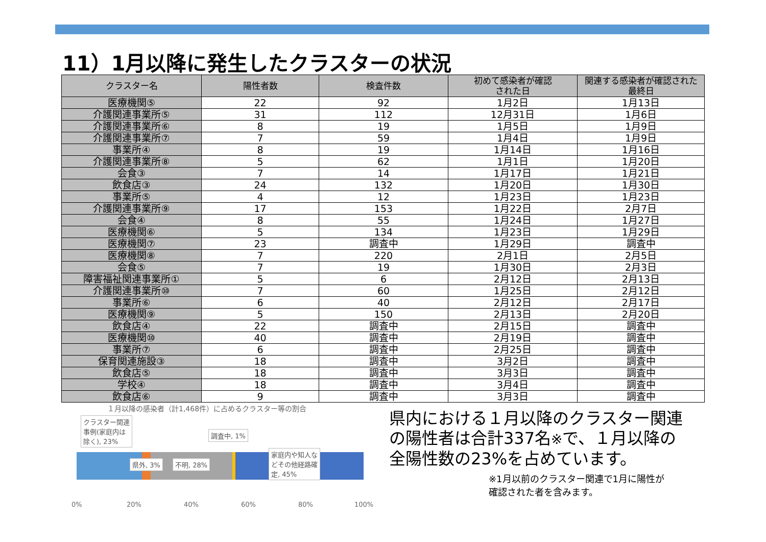11）1月以降に発生したクラスターの状況
| クラスター名 | 陽性者数 | 検査件数 | 初めて感染者が確認 された日 | 関連する感染者が確認された 最終日 |
| --- | --- | --- | --- | --- |
| 医療機関⑤ | 22 | 92 | 1月2日 | 1月13日 |
| 介護関連事業所⑤ | 31 | 112 | 12月31日 | 1月6日 |
| 介護関連事業所⑥ | 8 | 19 | 1月5日 | 1月9日 |
| 介護関連事業所⑦ | 7 | 59 | 1月4日 | 1月9日 |
| 事業所④ | 8 | 19 | 1月14日 | 1月16日 |
| 介護関連事業所⑧ | 5 | 62 | 1月1日 | 1月20日 |
| 会食③ | 7 | 14 | 1月17日 | 1月21日 |
| 飲食店③ | 24 | 132 | 1月20日 | 1月30日 |
| 事業所⑤ | 4 | 12 | 1月23日 | 1月23日 |
| 介護関連事業所⑨ | 17 | 153 | 1月22日 | 2月7日 |
| 会食④ | 8 | 55 | 1月24日 | 1月27日 |
| 医療機関⑥ | 5 | 134 | 1月23日 | 1月29日 |
| 医療機関⑦ | 23 | 調査中 | 1月29日 | 調査中 |
| 医療機関⑧ | 7 | 220 | 2月1日 | 2月5日 |
| 会食⑤ | 7 | 19 | 1月30日 | 2月3日 |
| 障害福祉関連事業所① | 5 | 6 | 2月12日 | 2月13日 |
| 介護関連事業所⑩ | 7 | 60 | 1月25日 | 2月12日 |
| 事業所⑥ | 6 | 40 | 2月12日 | 2月17日 |
| 医療機関⑨ | 5 | 150 | 2月13日 | 2月20日 |
| 飲食店④ | 22 | 調査中 | 2月15日 | 調査中 |
| 医療機関⑩ | 40 | 調査中 | 2月19日 | 調査中 |
| 事業所⑦ | 6 | 調査中 | 2月25日 | 調査中 |
| 保育関連施設③ | 18 | 調査中 | 3月2日 | 調査中 |
| 飲食店⑤ | 18 | 調査中 | 3月3日 | 調査中 |
| 学校④ | 18 | 調査中 | 3月4日 | 調査中 |
| 飲食店⑥ | 9 | 調査中 | 3月3日 | 調査中 |
１月以降の感染者（計1,468件）に占めるクラスター等の割合
クラスター関連
事例(家庭内は
除く), 23%
調査中, 1%
県外, 3% 不明, 28%
家庭内や知人な
どその他経路確
定, 45%
0% 20% 40% 60% 80% 100%
県内における１月以降のクラスター関連
の陽性者は合計337名※で、１月以降の
全陽性数の23%を占めています。
※1月以前のクラスター関連で1月に陽性が
確認された者を含みます。